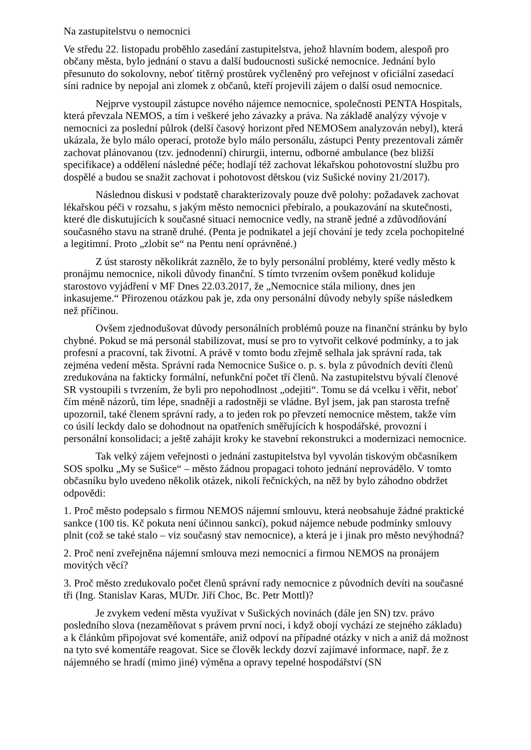Na zastupitelstvu o nemocnici
Ve středu 22. listopadu proběhlo zasedání zastupitelstva, jehož hlavním bodem, alespoň pro občany města, bylo jednání o stavu a další budoucnosti sušické nemocnice. Jednání bylo přesunuto do sokolovny, neboť titěrný prostůrek vyčleněný pro veřejnost v oficiální zasedací síni radnice by nepojal ani zlomek z občanů, kteří projevili zájem o další osud nemocnice.
Nejprve vystoupil zástupce nového nájemce nemocnice, společnosti PENTA Hospitals, která převzala NEMOS, a tím i veškeré jeho závazky a práva. Na základě analýzy vývoje v nemocnici za poslední půlrok (delší časový horizont před NEMOSem analyzován nebyl), která ukázala, že bylo málo operací, protože bylo málo personálu, zástupci Penty prezentovali záměr zachovat plánovanou (tzv. jednodenní) chirurgii, internu, odborné ambulance (bez bližší specifikace) a oddělení následné péče; hodlají též zachovat lékařskou pohotovostní službu pro dospělé a budou se snažit zachovat i pohotovost dětskou (viz Sušické noviny 21/2017).
Následnou diskusi v podstatě charakterizovaly pouze dvě polohy: požadavek zachovat lékařskou péči v rozsahu, s jakým město nemocnici přebíralo, a poukazování na skutečnosti, které dle diskutujících k současné situaci nemocnice vedly, na straně jedné a zdůvodňování současného stavu na straně druhé. (Penta je podnikatel a její chování je tedy zcela pochopitelné a legitimní. Proto „zlobit se“ na Pentu není oprávněné.)
Z úst starosty několikrát zaznělo, že to byly personální problémy, které vedly město k pronájmu nemocnice, nikoli důvody finanční. S tímto tvrzením ovšem poněkud koliduje starostovo vyjádření v MF Dnes 22.03.2017, že „Nemocnice stála miliony, dnes jen inkasujeme.“ Přirozenou otázkou pak je, zda ony personální důvody nebyly spíše následkem než příčinou.
Ovšem zjednodušovat důvody personálních problémů pouze na finanční stránku by bylo chybné. Pokud se má personál stabilizovat, musí se pro to vytvořit celkové podmínky, a to jak profesní a pracovní, tak životní. A právě v tomto bodu zřejmě selhala jak správní rada, tak zejména vedení města. Správní rada Nemocnice Sušice o. p. s. byla z původních devíti členů zredukována na fakticky formální, nefunkční počet tří členů. Na zastupitelstvu bývalí členové SR vystoupili s tvrzením, že byli pro nepohodlnost „odejiti“. Tomu se dá vcelku i věřit, neboť čím méně názorů, tím lépe, snadněji a radostněji se vládne. Byl jsem, jak pan starosta trefně upozornil, také členem správní rady, a to jeden rok po převzetí nemocnice městem, takže vím co úsilí leckdy dalo se dohodnout na opatřeních směřujících k hospodářské, provozní i personální konsolidaci; a ještě zahájit kroky ke stavební rekonstrukci a modernizaci nemocnice.
Tak velký zájem veřejnosti o jednání zastupitelstva byl vyvolán tiskovým občasníkem SOS spolku „My se Sušice“ – město žádnou propagaci tohoto jednání neprovádělo. V tomto občasníku bylo uvedeno několik otázek, nikoli řečnických, na něž by bylo záhodno obdržet odpovědi:
1. Proč město podepsalo s firmou NEMOS nájemní smlouvu, která neobsahuje žádné praktické sankce (100 tis. Kč pokuta není účinnou sankcí), pokud nájemce nebude podmínky smlouvy plnit (což se také stalo – viz současný stav nemocnice), a která je i jinak pro město nevýhodná?
2. Proč není zveřejněna nájemní smlouva mezi nemocnicí a firmou NEMOS na pronájem movitých věcí?
3. Proč město zredukovalo počet členů správní rady nemocnice z původních devíti na současné tři (Ing. Stanislav Karas, MUDr. Jiří Choc, Bc. Petr Mottl)?
Je zvykem vedení města využívat v Sušických novinách (dále jen SN) tzv. právo posledního slova (nezaměňovat s právem první noci, i když obojí vychází ze stejného základu) a k článkům připojovat své komentáře, aniž odpoví na případné otázky v nich a aniž dá možnost na tyto své komentáře reagovat. Sice se člověk leckdy dozví zajímavé informace, např. že z nájemného se hradí (mimo jiné) výměna a opravy tepelné hospodářství (SN